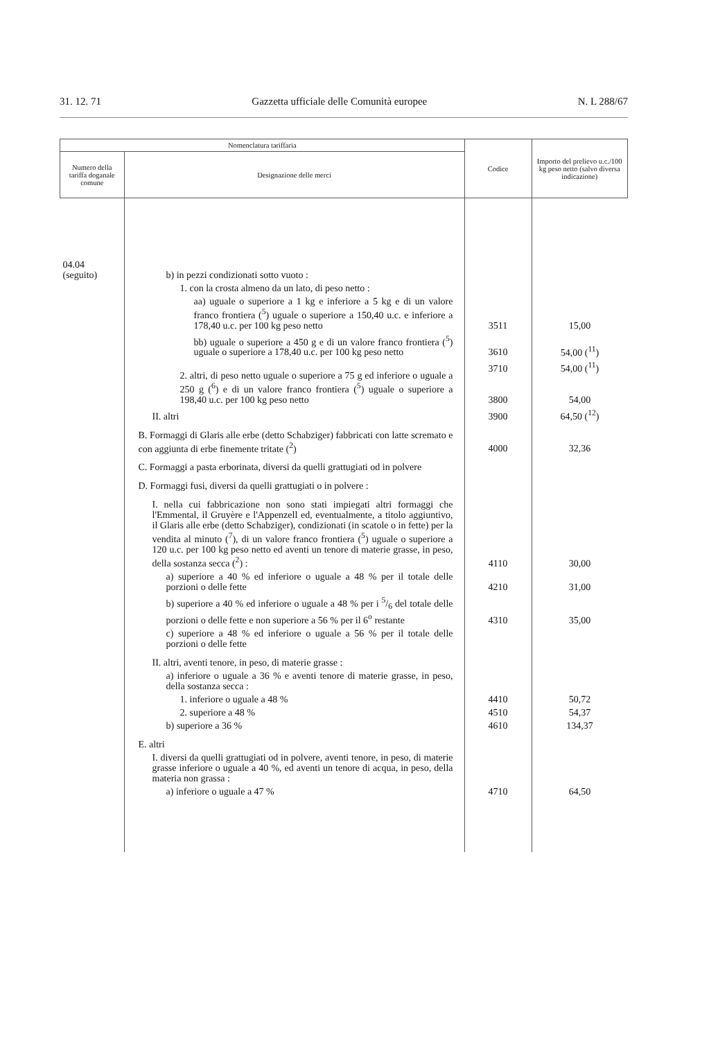31. 12. 71 Gazzetta ufficiale delle Comunità europee N. L 288/67
| Nomenclatura tariffaria | | Codice | Importo del prelievo u.c./100 kg peso netto (salvo diversa indicazione) |
| --- | --- | --- | --- |
| Numero della tariffa doganale comune | Designazione delle merci | | |
| 04.04 (seguito) | b) in pezzi condizionati sotto vuoto : | | |
| | 1. con la crosta almeno da un lato, di peso netto : | | |
| | aa) uguale o superiore a 1 kg e inferiore a 5 kg e di un valore franco frontiera (<sup>5</sup>) uguale o superiore a 150,40 u.c. e inferiore a 178,40 u.c. per 100 kg peso netto | 3511 | 15,00 |
| | bb) uguale o superiore a 450 g e di un valore franco frontiera (<sup>5</sup>) uguale o superiore a 178,40 u.c. per 100 kg peso netto | 3610 | 54,00 (<sup>11</sup>) |
| | 2. altri, di peso netto uguale o superiore a 75 g ed inferiore o uguale a 250 g (<sup>6</sup>) e di un valore franco frontiera (<sup>5</sup>) uguale o superiore a 198,40 u.c. per 100 kg peso netto | 3710 3800 | 54,00 (<sup>11</sup>) 54,00 |
| | II. altri | 3900 | 64,50 (<sup>12</sup>) |
| | B. Formaggi di Glaris alle erbe (detto Schabziger) fabbricati con latte scremato e con aggiunta di erbe finemente tritate (<sup>2</sup>) | 4000 | 32,36 |
| | C. Formaggi a pasta erborinata, diversi da quelli grattugiati od in polvere | | |
| | D. Formaggi fusi, diversi da quelli grattugiati o in polvere : | | |
| | I. nella cui fabbricazione non sono stati impiegati altri formaggi che l'Emmental, il Gruyère e l'Appenzell ed, eventualmente, a titolo aggiuntivo, il Glaris alle erbe (detto Schabziger), condizionati (in scatole o in fette) per la vendita al minuto (<sup>7</sup>), di un valore franco frontiera (<sup>5</sup>) uguale o superiore a 120 u.c. per 100 kg peso netto ed aventi un tenore di materie grasse, in peso, della sostanza secca (<sup>2</sup>) : | 4110 | 30,00 |
| | a) superiore a 40 % ed inferiore o uguale a 48 % per il totale delle porzioni o delle fette | 4210 | 31,00 |
| | b) superiore a 40 % ed inferiore o uguale a 48 % per i 5/6 del totale delle porzioni o delle fette e non superiore a 56 % per il 6<sup>o</sup> restante | 4310 | 35,00 |
| | c) superiore a 48 % ed inferiore o uguale a 56 % per il totale delle porzioni o delle fette | | |
| | II. altri, aventi tenore, in peso, di materie grasse : | | |
| | a) inferiore o uguale a 36 % e aventi tenore di materie grasse, in peso, della sostanza secca : | | |
| | 1. inferiore o uguale a 48 % | 4410 | 50,72 |
| | 2. superiore a 48 % | 4510 | 54,37 |
| | b) superiore a 36 % | 4610 | 134,37 |
| | E. altri | | |
| | I. diversi da quelli grattugiati od in polvere, aventi tenore, in peso, di materie grasse inferiore o uguale a 40 %, ed aventi un tenore di acqua, in peso, della materia non grassa : | | |
| | a) inferiore o uguale a 47 % | 4710 | 64,50 |